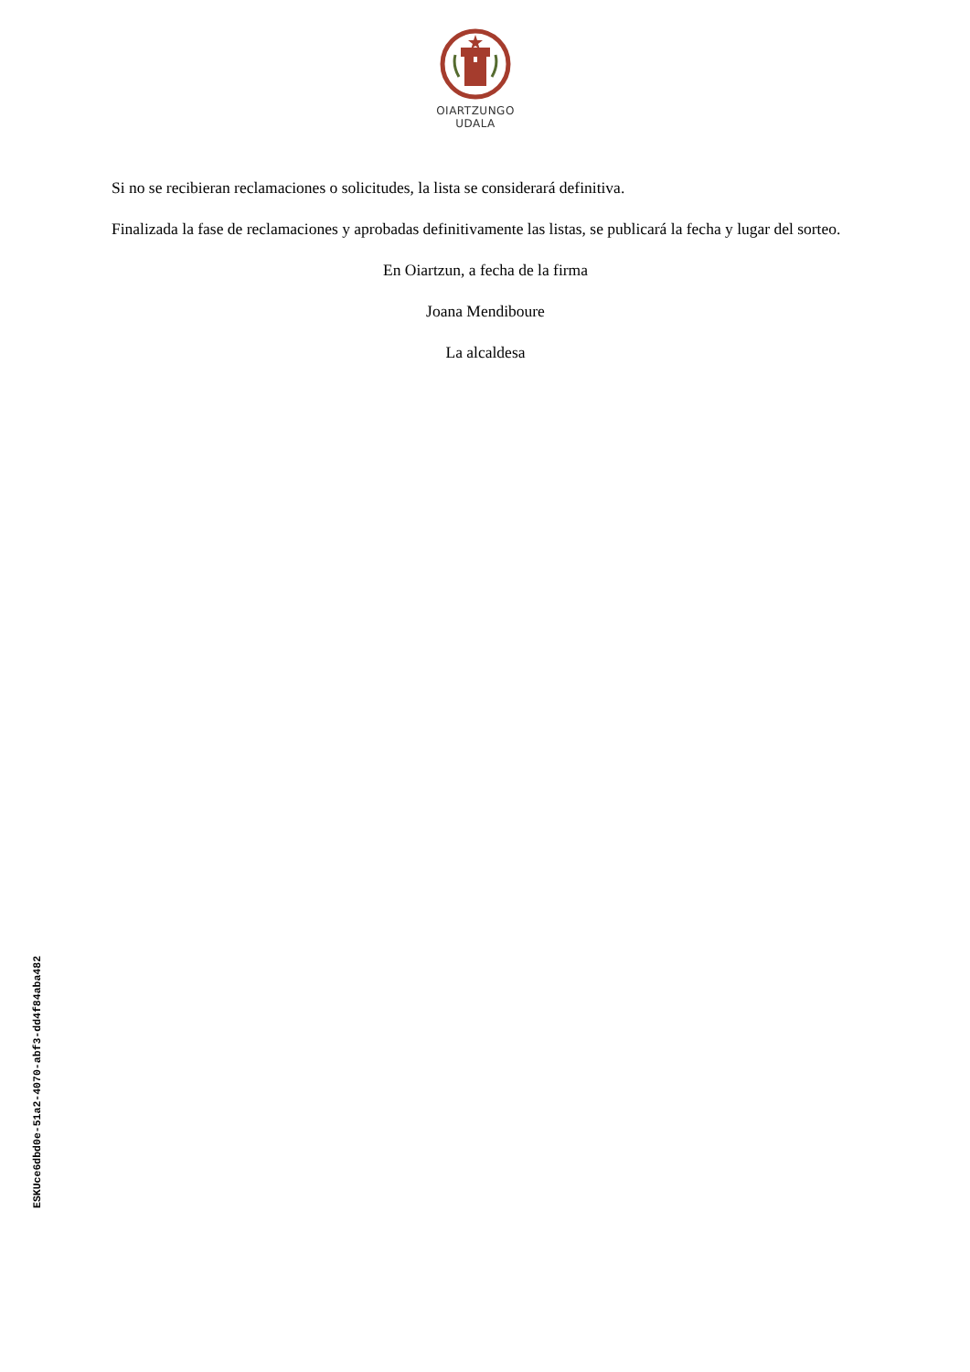OIARTZUNGO
UDALA
Si no se recibieran reclamaciones o solicitudes, la lista se considerará definitiva.
Finalizada la fase de reclamaciones y aprobadas definitivamente las listas, se publicará la fecha y lugar del sorteo.
En Oiartzun, a fecha de la firma
Joana Mendiboure
La alcaldesa
ESKUce6dbd0e-51a2-4070-abf3-dd4f84aba482